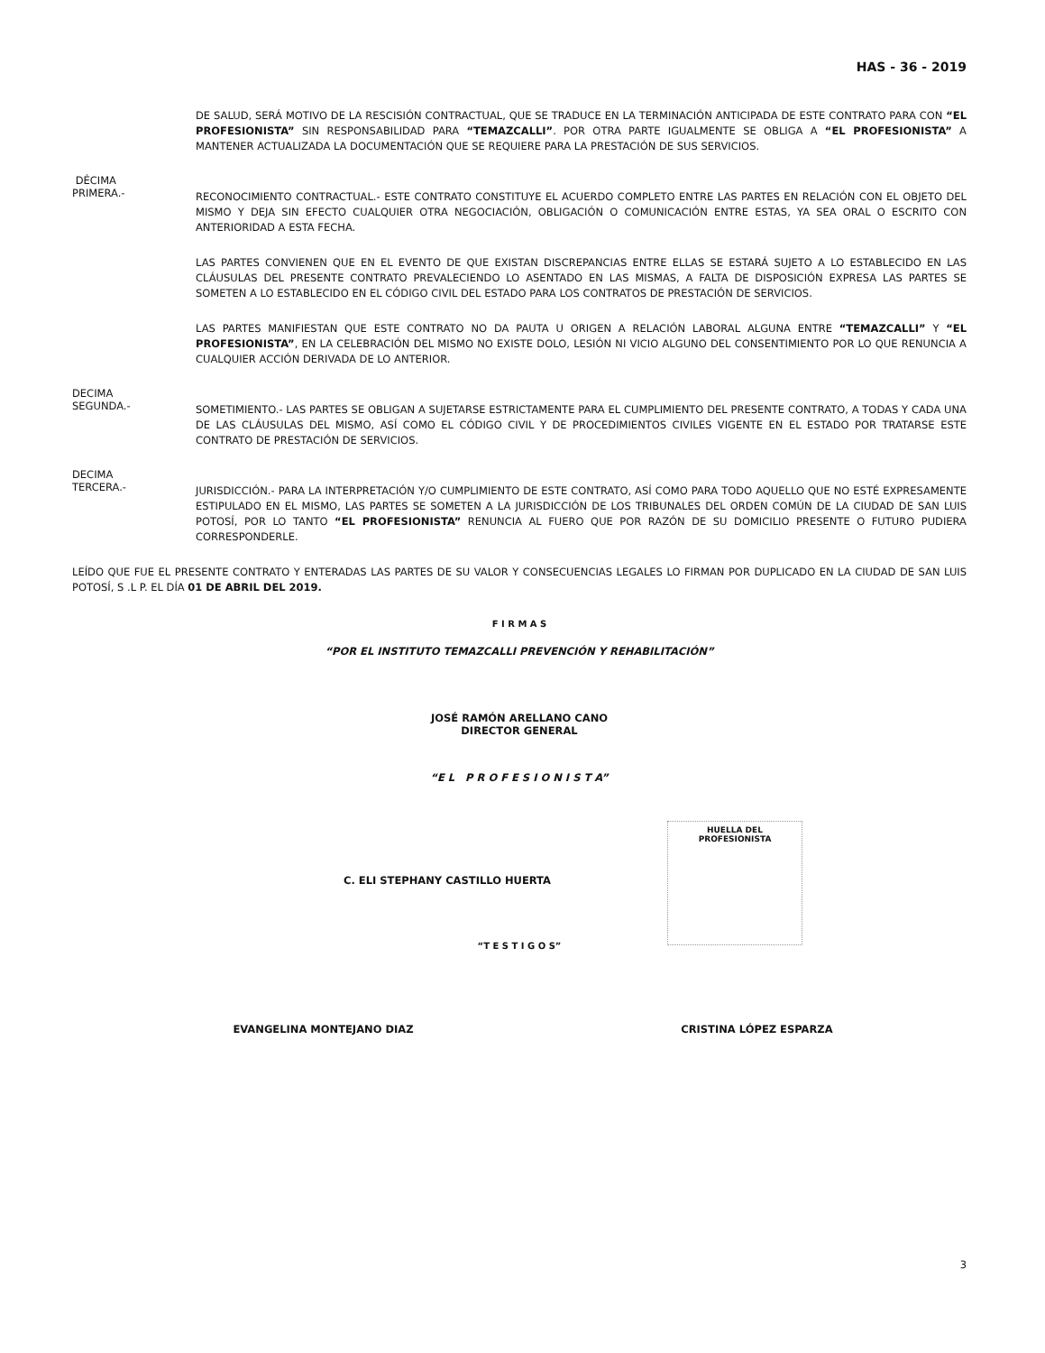HAS - 36 - 2019
DE SALUD, SERÁ MOTIVO DE LA RESCISIÓN CONTRACTUAL, QUE SE TRADUCE EN LA TERMINACIÓN ANTICIPADA DE ESTE CONTRATO PARA CON “EL PROFESIONISTA” SIN RESPONSABILIDAD PARA “TEMAZCALLI”. POR OTRA PARTE IGUALMENTE SE OBLIGA A “EL PROFESIONISTA” A MANTENER ACTUALIZADA LA DOCUMENTACIÓN QUE SE REQUIERE PARA LA PRESTACIÓN DE SUS SERVICIOS.
DÉCIMA
PRIMERA.-
RECONOCIMIENTO CONTRACTUAL.- ESTE CONTRATO CONSTITUYE EL ACUERDO COMPLETO ENTRE LAS PARTES EN RELACIÓN CON EL OBJETO DEL MISMO Y DEJA SIN EFECTO CUALQUIER OTRA NEGOCIACIÓN, OBLIGACIÓN O COMUNICACIÓN ENTRE ESTAS, YA SEA ORAL O ESCRITO CON ANTERIORIDAD A ESTA FECHA.
LAS PARTES CONVIENEN QUE EN EL EVENTO DE QUE EXISTAN DISCREPANCIAS ENTRE ELLAS SE ESTARÁ SUJETO A LO ESTABLECIDO EN LAS CLÁUSULAS DEL PRESENTE CONTRATO PREVALECIENDO LO ASENTADO EN LAS MISMAS, A FALTA DE DISPOSICIÓN EXPRESA LAS PARTES SE SOMETEN A LO ESTABLECIDO EN EL CÓDIGO CIVIL DEL ESTADO PARA LOS CONTRATOS DE PRESTACIÓN DE SERVICIOS.
LAS PARTES MANIFIESTAN QUE ESTE CONTRATO NO DA PAUTA U ORIGEN A RELACIÓN LABORAL ALGUNA ENTRE “TEMAZCALLI” Y “EL PROFESIONISTA”, EN LA CELEBRACIÓN DEL MISMO NO EXISTE DOLO, LESIÓN NI VICIO ALGUNO DEL CONSENTIMIENTO POR LO QUE RENUNCIA A CUALQUIER ACCIÓN DERIVADA DE LO ANTERIOR.
DECIMA
SEGUNDA.-
SOMETIMIENTO.- LAS PARTES SE OBLIGAN A SUJETARSE ESTRICTAMENTE PARA EL CUMPLIMIENTO DEL PRESENTE CONTRATO, A TODAS Y CADA UNA DE LAS CLÁUSULAS DEL MISMO, ASÍ COMO EL CÓDIGO CIVIL Y DE PROCEDIMIENTOS CIVILES VIGENTE EN EL ESTADO POR TRATARSE ESTE CONTRATO DE PRESTACIÓN DE SERVICIOS.
DECIMA
TERCERA.-
JURISDICCIÓN.- PARA LA INTERPRETACIÓN Y/O CUMPLIMIENTO DE ESTE CONTRATO, ASÍ COMO PARA TODO AQUELLO QUE NO ESTÉ EXPRESAMENTE ESTIPULADO EN EL MISMO, LAS PARTES SE SOMETEN A LA JURISDICCIÓN DE LOS TRIBUNALES DEL ORDEN COMÚN DE LA CIUDAD DE SAN LUIS POTOSÍ, POR LO TANTO “EL PROFESIONISTA” RENUNCIA AL FUERO QUE POR RAZÓN DE SU DOMICILIO PRESENTE O FUTURO PUDIERA CORRESPONDERLE.
LEÍDO QUE FUE EL PRESENTE CONTRATO Y ENTERADAS LAS PARTES DE SU VALOR Y CONSECUENCIAS LEGALES LO FIRMAN POR DUPLICADO EN LA CIUDAD DE SAN LUIS POTOSÍ, S .L P. EL DÍA 01 DE ABRIL DEL 2019.
F I R M A S
“POR EL INSTITUTO TEMAZCALLI PREVENCIÓN Y REHABILITACIÓN”
JOSÉ RAMÓN ARELLANO CANO
DIRECTOR GENERAL
“E L P R O F E S I O N I S T A”
HUELLA DEL
PROFESIONISTA
C. ELI STEPHANY CASTILLO HUERTA
“T E S T I G O S”
EVANGELINA MONTEJANO DIAZ CRISTINA LÓPEZ ESPARZA
3